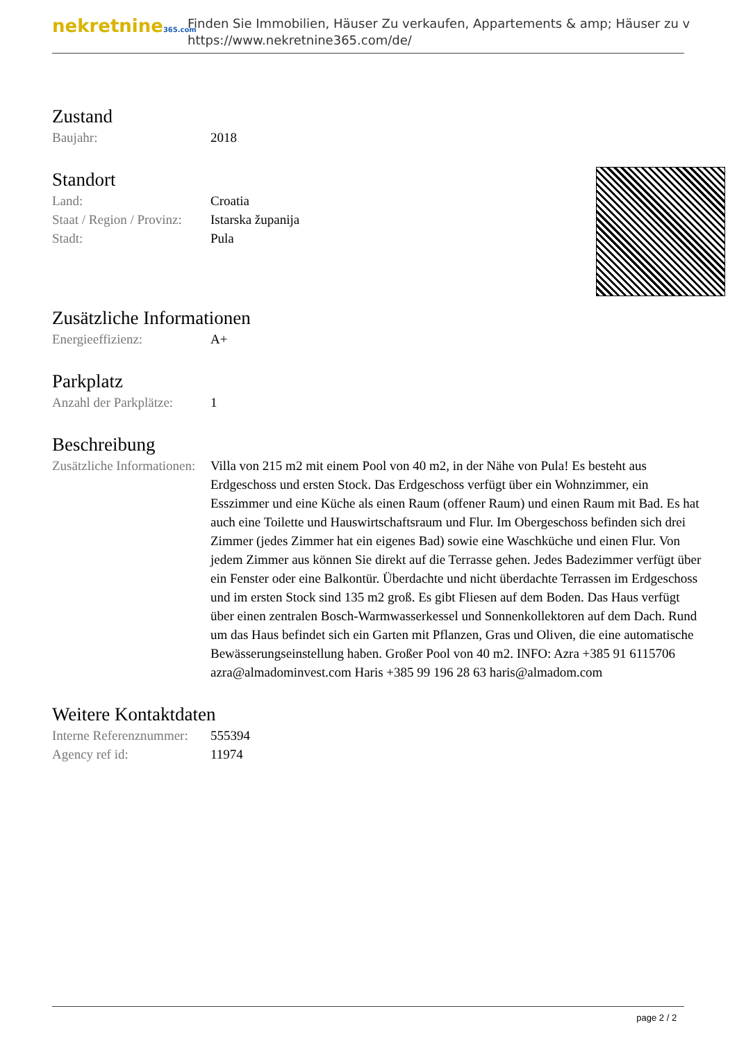nekretnine365.com
Finden Sie Immobilien, Häuser Zu verkaufen, Appartements & amp; Häuser zu v
https://www.nekretnine365.com/de/
Zustand
| Baujahr: | 2018 |
Standort
| Land: | Croatia |
| Staat / Region / Provinz: | Istarska županija |
| Stadt: | Pula |
Zusätzliche Informationen
| Energieeffizienz: | A+ |
Parkplatz
| Anzahl der Parkplätze: | 1 |
Beschreibung
| Zusätzliche Informationen: | Villa von 215 m2 mit einem Pool von 40 m2, in der Nähe von Pula! Es besteht aus Erdgeschoss und ersten Stock. Das Erdgeschoss verfügt über ein Wohnzimmer, ein Esszimmer und eine Küche als einen Raum (offener Raum) und einen Raum mit Bad. Es hat auch eine Toilette und Hauswirtschaftsraum und Flur. Im Obergeschoss befinden sich drei Zimmer (jedes Zimmer hat ein eigenes Bad) sowie eine Waschküche und einen Flur. Von jedem Zimmer aus können Sie direkt auf die Terrasse gehen. Jedes Badezimmer verfügt über ein Fenster oder eine Balkontür. Überdachte und nicht überdachte Terrassen im Erdgeschoss und im ersten Stock sind 135 m2 groß. Es gibt Fliesen auf dem Boden. Das Haus verfügt über einen zentralen Bosch-Warmwasserkessel und Sonnenkollektoren auf dem Dach. Rund um das Haus befindet sich ein Garten mit Pflanzen, Gras und Oliven, die eine automatische Bewässerungseinstellung haben. Großer Pool von 40 m2. INFO: Azra +385 91 6115706 azra@almadominvest.com Haris +385 99 196 28 63 haris@almadom.com |
Weitere Kontaktdaten
| Interne Referenznummer: | 555394 |
| Agency ref id: | 11974 |
page 2 / 2